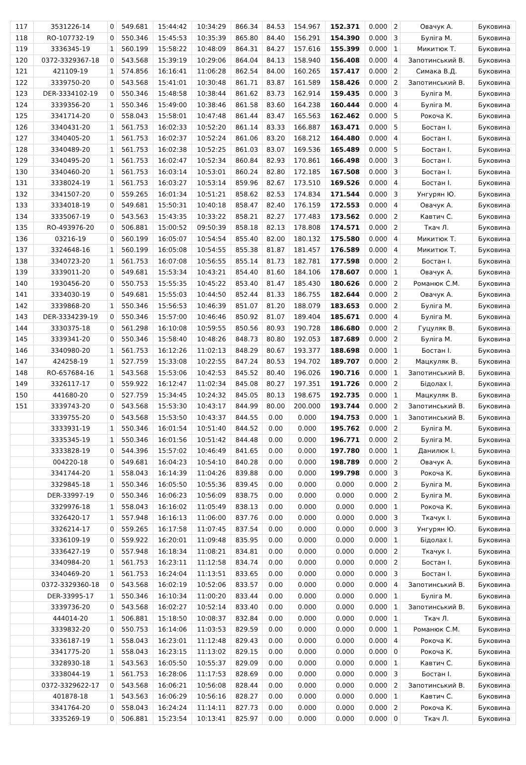| 117 | 3531226-14 | 0 | 549.681 | 15:44:42 | 10:34:29 | 866.34 | 84.53 | 154.967 | 152.371 | 0.000 | 2 | Овачук А. | Буковина |
| 118 | RO-107732-19 | 0 | 550.346 | 15:45:53 | 10:35:39 | 865.80 | 84.40 | 156.291 | 154.390 | 0.000 | 3 | Буліга М. | Буковина |
| 119 | 3336345-19 | 1 | 560.199 | 15:58:22 | 10:48:09 | 864.31 | 84.27 | 157.616 | 155.399 | 0.000 | 1 | Микитюк Т. | Буковина |
| 120 | 0372-3329367-18 | 0 | 543.568 | 15:39:19 | 10:29:06 | 864.04 | 84.13 | 158.940 | 156.408 | 0.000 | 4 | Запотинський В. | Буковина |
| 121 | 421109-19 | 1 | 574.856 | 16:16:41 | 11:06:28 | 862.54 | 84.00 | 160.265 | 157.417 | 0.000 | 2 | Симака В.Д. | Буковина |
| 122 | 3339750-20 | 0 | 543.568 | 15:41:01 | 10:30:48 | 861.71 | 83.87 | 161.589 | 158.426 | 0.000 | 2 | Запотинський В. | Буковина |
| 123 | DER-3334102-19 | 0 | 550.346 | 15:48:58 | 10:38:44 | 861.62 | 83.73 | 162.914 | 159.435 | 0.000 | 3 | Буліга М. | Буковина |
| 124 | 3339356-20 | 1 | 550.346 | 15:49:00 | 10:38:46 | 861.58 | 83.60 | 164.238 | 160.444 | 0.000 | 4 | Буліга М. | Буковина |
| 125 | 3341714-20 | 0 | 558.043 | 15:58:01 | 10:47:48 | 861.44 | 83.47 | 165.563 | 162.462 | 0.000 | 5 | Рокоча К. | Буковина |
| 126 | 3340431-20 | 1 | 561.753 | 16:02:33 | 10:52:20 | 861.14 | 83.33 | 166.887 | 163.471 | 0.000 | 5 | Бостан І. | Буковина |
| 127 | 3340405-20 | 1 | 561.753 | 16:02:37 | 10:52:24 | 861.06 | 83.20 | 168.212 | 164.480 | 0.000 | 4 | Бостан І. | Буковина |
| 128 | 3340489-20 | 1 | 561.753 | 16:02:38 | 10:52:25 | 861.03 | 83.07 | 169.536 | 165.489 | 0.000 | 5 | Бостан І. | Буковина |
| 129 | 3340495-20 | 1 | 561.753 | 16:02:47 | 10:52:34 | 860.84 | 82.93 | 170.861 | 166.498 | 0.000 | 3 | Бостан І. | Буковина |
| 130 | 3340460-20 | 1 | 561.753 | 16:03:14 | 10:53:01 | 860.24 | 82.80 | 172.185 | 167.508 | 0.000 | 3 | Бостан І. | Буковина |
| 131 | 3338024-19 | 1 | 561.753 | 16:03:27 | 10:53:14 | 859.96 | 82.67 | 173.510 | 169.526 | 0.000 | 4 | Бостан І. | Буковина |
| 132 | 3341507-20 | 0 | 559.265 | 16:01:34 | 10:51:21 | 858.62 | 82.53 | 174.834 | 171.544 | 0.000 | 3 | Унгурян Ю. | Буковина |
| 133 | 3334018-19 | 0 | 549.681 | 15:50:31 | 10:40:18 | 858.47 | 82.40 | 176.159 | 172.553 | 0.000 | 4 | Овачук А. | Буковина |
| 134 | 3335067-19 | 0 | 543.563 | 15:43:35 | 10:33:22 | 858.21 | 82.27 | 177.483 | 173.562 | 0.000 | 2 | Кавтич С. | Буковина |
| 135 | RO-493976-20 | 0 | 506.881 | 15:00:52 | 09:50:39 | 858.18 | 82.13 | 178.808 | 174.571 | 0.000 | 2 | Ткач Л. | Буковина |
| 136 | 03216-19 | 0 | 560.199 | 16:05:07 | 10:54:54 | 855.40 | 82.00 | 180.132 | 175.580 | 0.000 | 4 | Микитюк Т. | Буковина |
| 137 | 3324648-16 | 1 | 560.199 | 16:05:08 | 10:54:55 | 855.38 | 81.87 | 181.457 | 176.589 | 0.000 | 4 | Микитюк Т. | Буковина |
| 138 | 3340723-20 | 1 | 561.753 | 16:07:08 | 10:56:55 | 855.14 | 81.73 | 182.781 | 177.598 | 0.000 | 2 | Бостан І. | Буковина |
| 139 | 3339011-20 | 0 | 549.681 | 15:53:34 | 10:43:21 | 854.40 | 81.60 | 184.106 | 178.607 | 0.000 | 1 | Овачук А. | Буковина |
| 140 | 1930456-20 | 0 | 550.753 | 15:55:35 | 10:45:22 | 853.40 | 81.47 | 185.430 | 180.626 | 0.000 | 2 | Романюк С.М. | Буковина |
| 141 | 3334030-19 | 0 | 549.681 | 15:55:03 | 10:44:50 | 852.44 | 81.33 | 186.755 | 182.644 | 0.000 | 2 | Овачук А. | Буковина |
| 142 | 3339868-20 | 1 | 550.346 | 15:56:53 | 10:46:39 | 851.07 | 81.20 | 188.079 | 183.653 | 0.000 | 2 | Буліга М. | Буковина |
| 143 | DER-3334239-19 | 0 | 550.346 | 15:57:00 | 10:46:46 | 850.92 | 81.07 | 189.404 | 185.671 | 0.000 | 4 | Буліга М. | Буковина |
| 144 | 3330375-18 | 0 | 561.298 | 16:10:08 | 10:59:55 | 850.56 | 80.93 | 190.728 | 186.680 | 0.000 | 2 | Гуцуляк В. | Буковина |
| 145 | 3339341-20 | 0 | 550.346 | 15:58:40 | 10:48:26 | 848.73 | 80.80 | 192.053 | 187.689 | 0.000 | 2 | Буліга М. | Буковина |
| 146 | 3340980-20 | 1 | 561.753 | 16:12:26 | 11:02:13 | 848.29 | 80.67 | 193.377 | 188.698 | 0.000 | 1 | Бостан І. | Буковина |
| 147 | 424258-19 | 1 | 527.759 | 15:33:08 | 10:22:55 | 847.24 | 80.53 | 194.702 | 189.707 | 0.000 | 2 | Мацкуляк В. | Буковина |
| 148 | RO-657684-16 | 1 | 543.568 | 15:53:06 | 10:42:53 | 845.52 | 80.40 | 196.026 | 190.716 | 0.000 | 1 | Запотинський В. | Буковина |
| 149 | 3326117-17 | 0 | 559.922 | 16:12:47 | 11:02:34 | 845.08 | 80.27 | 197.351 | 191.726 | 0.000 | 2 | Бідолах І. | Буковина |
| 150 | 441680-20 | 0 | 527.759 | 15:34:45 | 10:24:32 | 845.05 | 80.13 | 198.675 | 192.735 | 0.000 | 1 | Мацкуляк В. | Буковина |
| 151 | 3339743-20 | 0 | 543.568 | 15:53:30 | 10:43:17 | 844.99 | 80.00 | 200.000 | 193.744 | 0.000 | 2 | Запотинський В. | Буковина |
| | 3339755-20 | 0 | 543.568 | 15:53:50 | 10:43:37 | 844.55 | 0.00 | 0.000 | 194.753 | 0.000 | 1 | Запотинський В. | Буковина |
| | 3333931-19 | 1 | 550.346 | 16:01:54 | 10:51:40 | 844.52 | 0.00 | 0.000 | 195.762 | 0.000 | 2 | Буліга М. | Буковина |
| | 3335345-19 | 1 | 550.346 | 16:01:56 | 10:51:42 | 844.48 | 0.00 | 0.000 | 196.771 | 0.000 | 2 | Буліга М. | Буковина |
| | 3333828-19 | 0 | 544.396 | 15:57:02 | 10:46:49 | 841.65 | 0.00 | 0.000 | 197.780 | 0.000 | 1 | Данилюк І. | Буковина |
| | 004220-18 | 0 | 549.681 | 16:04:23 | 10:54:10 | 840.28 | 0.00 | 0.000 | 198.789 | 0.000 | 2 | Овачук А. | Буковина |
| | 3341744-20 | 1 | 558.043 | 16:14:39 | 11:04:26 | 839.88 | 0.00 | 0.000 | 199.798 | 0.000 | 3 | Рокоча К. | Буковина |
| | 3329845-18 | 1 | 550.346 | 16:05:50 | 10:55:36 | 839.45 | 0.00 | 0.000 | 0.000 | 0.000 | 2 | Буліга М. | Буковина |
| | DER-33997-19 | 0 | 550.346 | 16:06:23 | 10:56:09 | 838.75 | 0.00 | 0.000 | 0.000 | 0.000 | 2 | Буліга М. | Буковина |
| | 3329976-18 | 1 | 558.043 | 16:16:02 | 11:05:49 | 838.13 | 0.00 | 0.000 | 0.000 | 0.000 | 1 | Рокоча К. | Буковина |
| | 3326420-17 | 1 | 557.948 | 16:16:13 | 11:06:00 | 837.76 | 0.00 | 0.000 | 0.000 | 0.000 | 3 | Ткачук І. | Буковина |
| | 3326214-17 | 0 | 559.265 | 16:17:58 | 11:07:45 | 837.54 | 0.00 | 0.000 | 0.000 | 0.000 | 3 | Унгурян Ю. | Буковина |
| | 3336109-19 | 0 | 559.922 | 16:20:01 | 11:09:48 | 835.95 | 0.00 | 0.000 | 0.000 | 0.000 | 1 | Бідолах І. | Буковина |
| | 3336427-19 | 0 | 557.948 | 16:18:34 | 11:08:21 | 834.81 | 0.00 | 0.000 | 0.000 | 0.000 | 2 | Ткачук І. | Буковина |
| | 3340984-20 | 1 | 561.753 | 16:23:11 | 11:12:58 | 834.74 | 0.00 | 0.000 | 0.000 | 0.000 | 2 | Бостан І. | Буковина |
| | 3340469-20 | 1 | 561.753 | 16:24:04 | 11:13:51 | 833.65 | 0.00 | 0.000 | 0.000 | 0.000 | 3 | Бостан І. | Буковина |
| | 0372-3329360-18 | 0 | 543.568 | 16:02:19 | 10:52:06 | 833.57 | 0.00 | 0.000 | 0.000 | 0.000 | 4 | Запотинський В. | Буковина |
| | DER-33995-17 | 1 | 550.346 | 16:10:34 | 11:00:20 | 833.44 | 0.00 | 0.000 | 0.000 | 0.000 | 1 | Буліга М. | Буковина |
| | 3339736-20 | 0 | 543.568 | 16:02:27 | 10:52:14 | 833.40 | 0.00 | 0.000 | 0.000 | 0.000 | 1 | Запотинський В. | Буковина |
| | 444014-20 | 1 | 506.881 | 15:18:50 | 10:08:37 | 832.84 | 0.00 | 0.000 | 0.000 | 0.000 | 1 | Ткач Л. | Буковина |
| | 3339832-20 | 0 | 550.753 | 16:14:06 | 11:03:53 | 829.59 | 0.00 | 0.000 | 0.000 | 0.000 | 1 | Романюк С.М. | Буковина |
| | 3336187-19 | 1 | 558.043 | 16:23:01 | 11:12:48 | 829.43 | 0.00 | 0.000 | 0.000 | 0.000 | 4 | Рокоча К. | Буковина |
| | 3341775-20 | 1 | 558.043 | 16:23:15 | 11:13:02 | 829.15 | 0.00 | 0.000 | 0.000 | 0.000 | 0 | Рокоча К. | Буковина |
| | 3328930-18 | 1 | 543.563 | 16:05:50 | 10:55:37 | 829.09 | 0.00 | 0.000 | 0.000 | 0.000 | 1 | Кавтич С. | Буковина |
| | 3338044-19 | 1 | 561.753 | 16:28:06 | 11:17:53 | 828.69 | 0.00 | 0.000 | 0.000 | 0.000 | 3 | Бостан І. | Буковина |
| | 0372-3329622-17 | 0 | 543.568 | 16:06:21 | 10:56:08 | 828.44 | 0.00 | 0.000 | 0.000 | 0.000 | 2 | Запотинський В. | Буковина |
| | 401878-18 | 1 | 543.563 | 16:06:29 | 10:56:16 | 828.27 | 0.00 | 0.000 | 0.000 | 0.000 | 1 | Кавтич С. | Буковина |
| | 3341764-20 | 0 | 558.043 | 16:24:24 | 11:14:11 | 827.73 | 0.00 | 0.000 | 0.000 | 0.000 | 2 | Рокоча К. | Буковина |
| | 3335269-19 | 0 | 506.881 | 15:23:54 | 10:13:41 | 825.97 | 0.00 | 0.000 | 0.000 | 0.000 | 0 | Ткач Л. | Буковина |